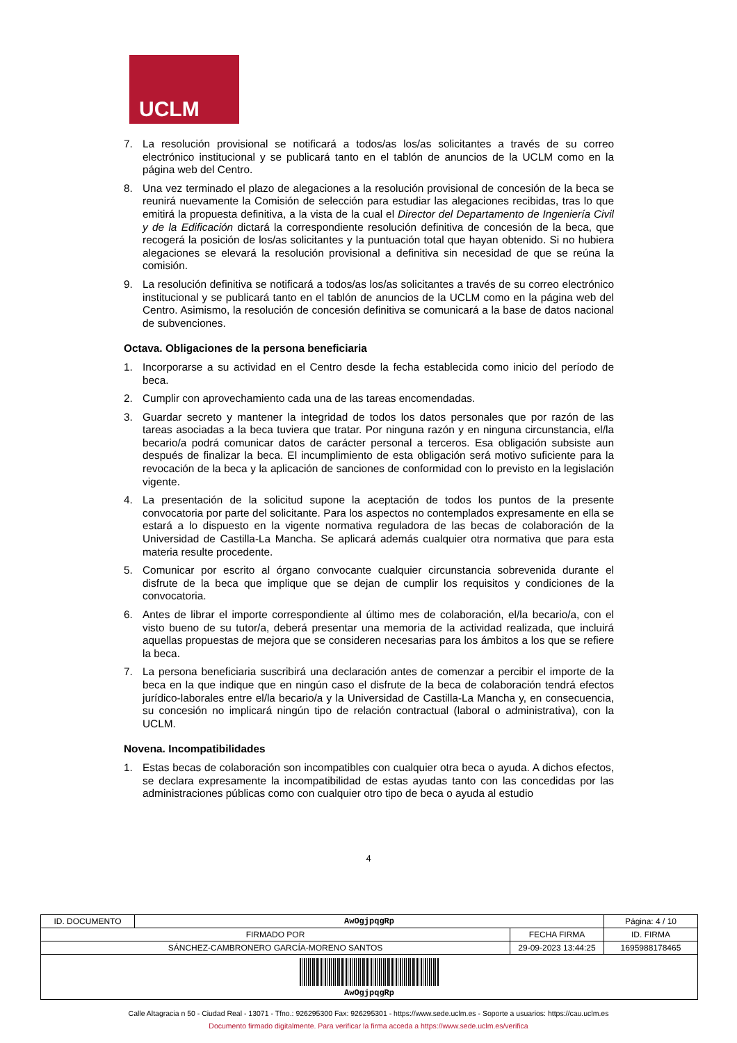UCLM
7. La resolución provisional se notificará a todos/as los/as solicitantes a través de su correo electrónico institucional y se publicará tanto en el tablón de anuncios de la UCLM como en la página web del Centro.
8. Una vez terminado el plazo de alegaciones a la resolución provisional de concesión de la beca se reunirá nuevamente la Comisión de selección para estudiar las alegaciones recibidas, tras lo que emitirá la propuesta definitiva, a la vista de la cual el Director del Departamento de Ingeniería Civil y de la Edificación dictará la correspondiente resolución definitiva de concesión de la beca, que recogerá la posición de los/as solicitantes y la puntuación total que hayan obtenido. Si no hubiera alegaciones se elevará la resolución provisional a definitiva sin necesidad de que se reúna la comisión.
9. La resolución definitiva se notificará a todos/as los/as solicitantes a través de su correo electrónico institucional y se publicará tanto en el tablón de anuncios de la UCLM como en la página web del Centro. Asimismo, la resolución de concesión definitiva se comunicará a la base de datos nacional de subvenciones.
Octava. Obligaciones de la persona beneficiaria
1. Incorporarse a su actividad en el Centro desde la fecha establecida como inicio del período de beca.
2. Cumplir con aprovechamiento cada una de las tareas encomendadas.
3. Guardar secreto y mantener la integridad de todos los datos personales que por razón de las tareas asociadas a la beca tuviera que tratar. Por ninguna razón y en ninguna circunstancia, el/la becario/a podrá comunicar datos de carácter personal a terceros. Esa obligación subsiste aun después de finalizar la beca. El incumplimiento de esta obligación será motivo suficiente para la revocación de la beca y la aplicación de sanciones de conformidad con lo previsto en la legislación vigente.
4. La presentación de la solicitud supone la aceptación de todos los puntos de la presente convocatoria por parte del solicitante. Para los aspectos no contemplados expresamente en ella se estará a lo dispuesto en la vigente normativa reguladora de las becas de colaboración de la Universidad de Castilla-La Mancha. Se aplicará además cualquier otra normativa que para esta materia resulte procedente.
5. Comunicar por escrito al órgano convocante cualquier circunstancia sobrevenida durante el disfrute de la beca que implique que se dejan de cumplir los requisitos y condiciones de la convocatoria.
6. Antes de librar el importe correspondiente al último mes de colaboración, el/la becario/a, con el visto bueno de su tutor/a, deberá presentar una memoria de la actividad realizada, que incluirá aquellas propuestas de mejora que se consideren necesarias para los ámbitos a los que se refiere la beca.
7. La persona beneficiaria suscribirá una declaración antes de comenzar a percibir el importe de la beca en la que indique que en ningún caso el disfrute de la beca de colaboración tendrá efectos jurídico-laborales entre el/la becario/a y la Universidad de Castilla-La Mancha y, en consecuencia, su concesión no implicará ningún tipo de relación contractual (laboral o administrativa), con la UCLM.
Novena. Incompatibilidades
1. Estas becas de colaboración son incompatibles con cualquier otra beca o ayuda. A dichos efectos, se declara expresamente la incompatibilidad de estas ayudas tanto con las concedidas por las administraciones públicas como con cualquier otro tipo de beca o ayuda al estudio
4
| ID. DOCUMENTO | AwOgjpqgRp | | Página: 4 / 10 |
| FIRMADO POR | | FECHA FIRMA | ID. FIRMA |
| SÁNCHEZ-CAMBRONERO GARCÍA-MORENO SANTOS | | 29-09-2023 13:44:25 | 1695988178465 |
| AwOgjpqgRp | | | |
Calle Altagracia n 50 - Ciudad Real - 13071 - Tfno.: 926295300 Fax: 926295301 - https://www.sede.uclm.es - Soporte a usuarios: https://cau.uclm.es
Documento firmado digitalmente. Para verificar la firma acceda a https://www.sede.uclm.es/verifica